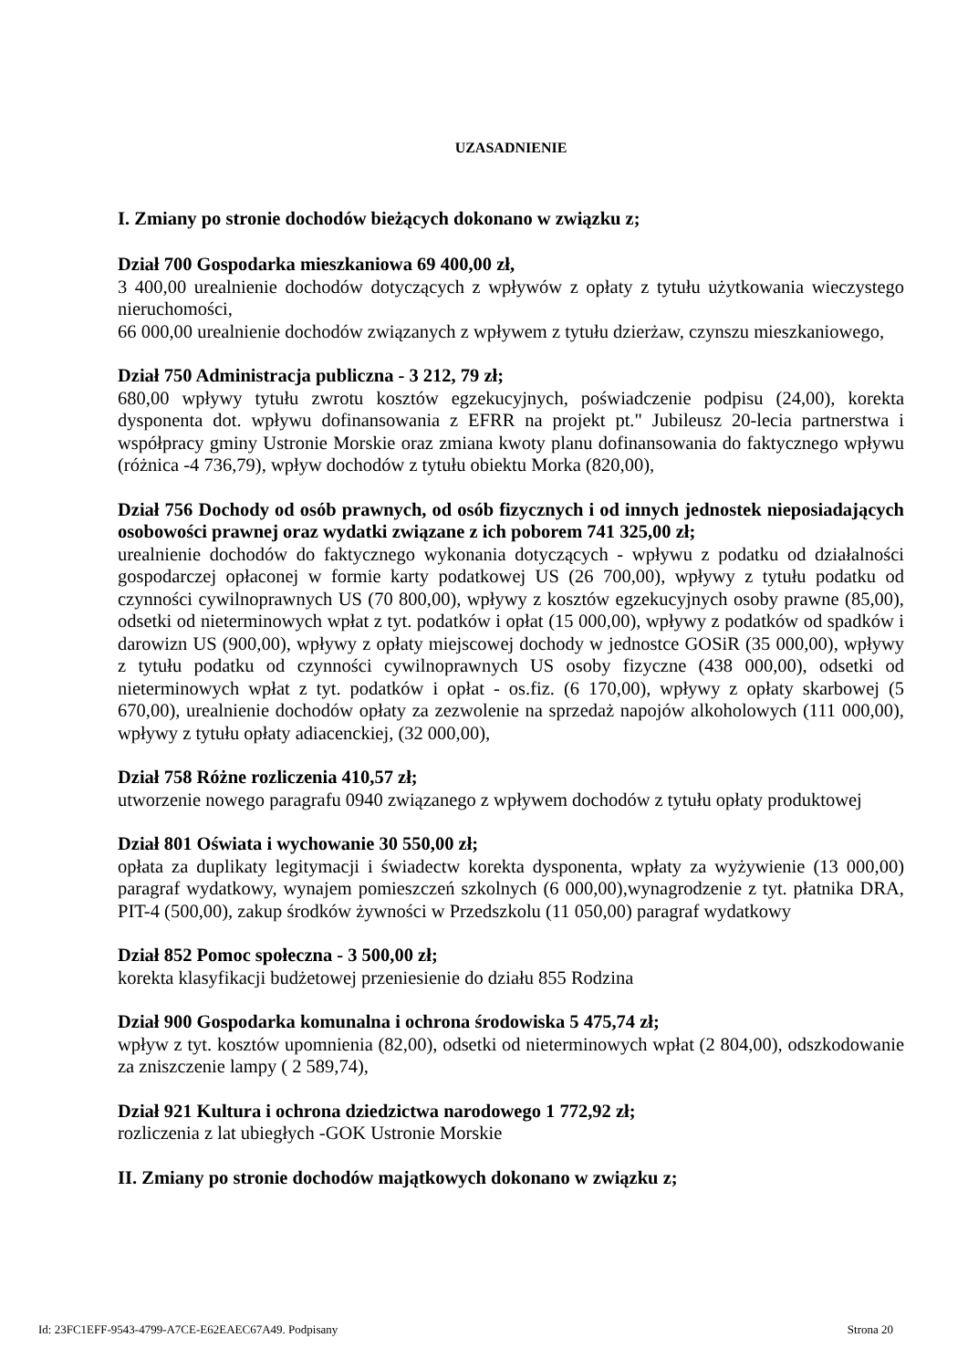UZASADNIENIE
I. Zmiany po stronie dochodów bieżących dokonano w związku z;
Dział 700 Gospodarka mieszkaniowa 69 400,00 zł,
3 400,00 urealnienie dochodów dotyczących z wpływów z opłaty z tytułu użytkowania wieczystego nieruchomości,
66 000,00 urealnienie dochodów związanych z wpływem z tytułu dzierżaw, czynszu mieszkaniowego,
Dział 750 Administracja publiczna - 3 212, 79 zł;
680,00 wpływy tytułu zwrotu kosztów egzekucyjnych, poświadczenie podpisu (24,00), korekta dysponenta dot. wpływu dofinansowania z EFRR na projekt pt." Jubileusz 20-lecia partnerstwa i współpracy gminy Ustronie Morskie oraz zmiana kwoty planu dofinansowania do faktycznego wpływu (różnica -4 736,79), wpływ dochodów z tytułu obiektu Morka (820,00),
Dział 756 Dochody od osób prawnych, od osób fizycznych i od innych jednostek nieposiadających osobowości prawnej oraz wydatki związane z ich poborem 741 325,00 zł;
urealnienie dochodów do faktycznego wykonania dotyczących - wpływu z podatku od działalności gospodarczej opłaconej w formie karty podatkowej US (26 700,00), wpływy z tytułu podatku od czynności cywilnoprawnych US (70 800,00), wpływy z kosztów egzekucyjnych osoby prawne (85,00), odsetki od nieterminowych wpłat z tyt. podatków i opłat (15 000,00), wpływy z podatków od spadków i darowizn US (900,00), wpływy z opłaty miejscowej dochody w jednostce GOSiR (35 000,00), wpływy z tytułu podatku od czynności cywilnoprawnych US osoby fizyczne (438 000,00), odsetki od nieterminowych wpłat z tyt. podatków i opłat - os.fiz. (6 170,00), wpływy z opłaty skarbowej (5 670,00), urealnienie dochodów opłaty za zezwolenie na sprzedaż napojów alkoholowych (111 000,00), wpływy z tytułu opłaty adiacenckiej, (32 000,00),
Dział 758 Różne rozliczenia 410,57 zł;
utworzenie nowego paragrafu 0940 związanego z wpływem dochodów z tytułu opłaty produktowej
Dział 801 Oświata i wychowanie 30 550,00 zł;
opłata za duplikaty legitymacji i świadectw korekta dysponenta, wpłaty za wyżywienie (13 000,00) paragraf wydatkowy, wynajem pomieszczeń szkolnych (6 000,00),wynagrodzenie z tyt. płatnika DRA, PIT-4 (500,00), zakup środków żywności w Przedszkolu (11 050,00) paragraf wydatkowy
Dział 852 Pomoc społeczna - 3 500,00 zł;
korekta klasyfikacji budżetowej przeniesienie do działu 855 Rodzina
Dział 900 Gospodarka komunalna i ochrona środowiska 5 475,74 zł;
wpływ z tyt. kosztów upomnienia (82,00), odsetki od nieterminowych wpłat (2 804,00), odszkodowanie za zniszczenie lampy ( 2 589,74),
Dział 921 Kultura i ochrona dziedzictwa narodowego 1 772,92 zł;
rozliczenia z lat ubiegłych -GOK Ustronie Morskie
II. Zmiany po stronie dochodów majątkowych dokonano w związku z;
Id: 23FC1EFF-9543-4799-A7CE-E62EAEC67A49. Podpisany Strona 20